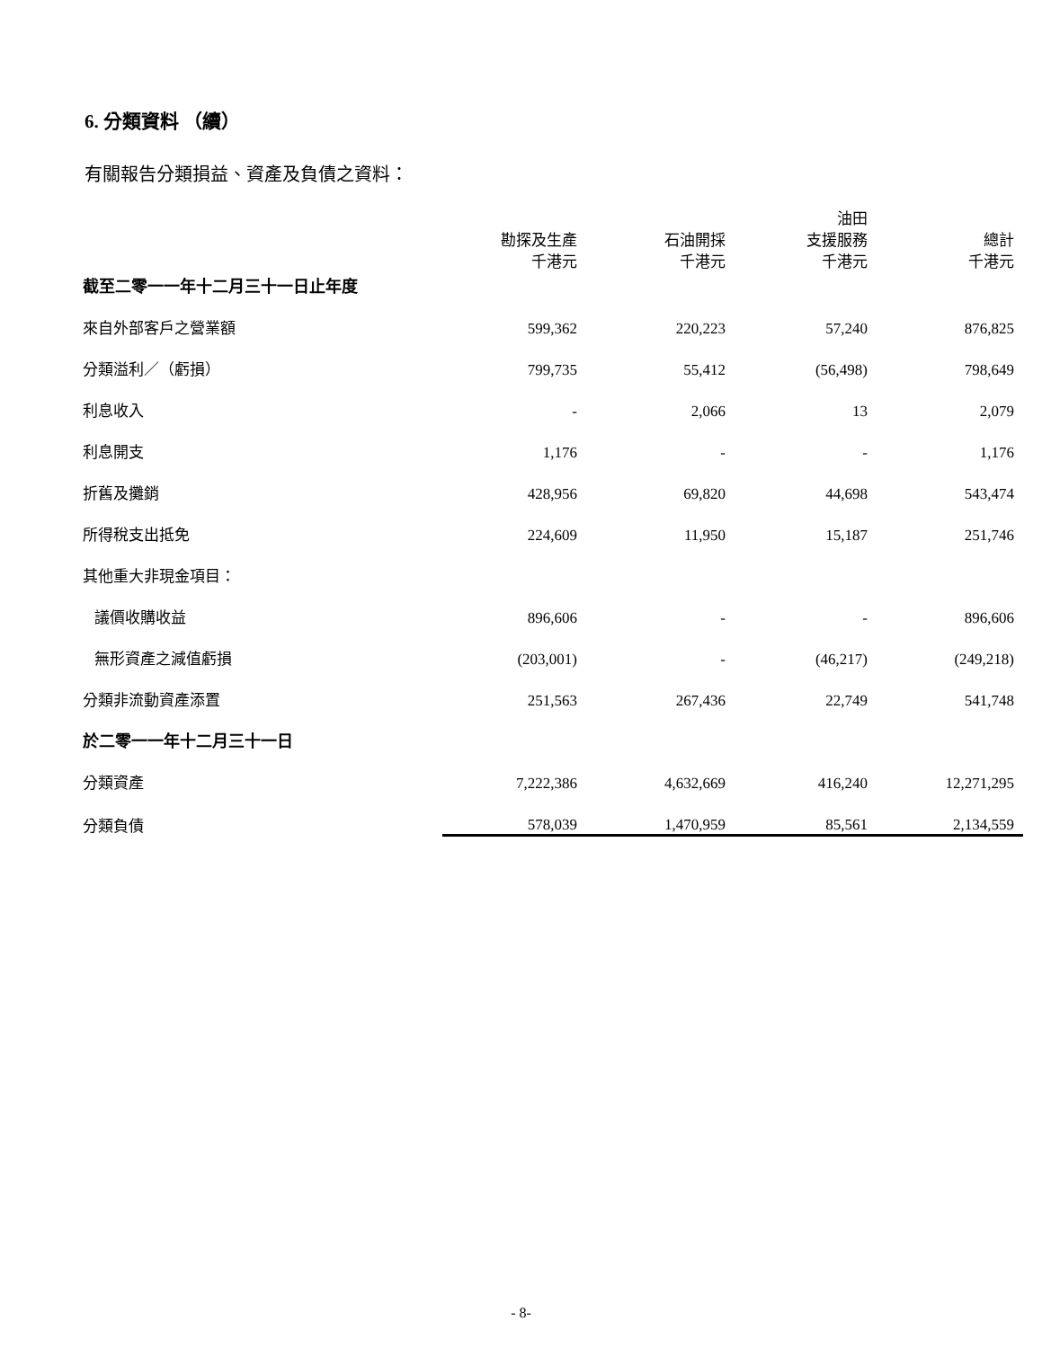6. 分類資料 （續）
有關報告分類損益、資產及負債之資料：
| 截至二零一一年十二月三十一日止年度 | 勘探及生產 千港元 | 石油開採 千港元 | 油田 支援服務 千港元 | 總計 千港元 |
| 來自外部客戶之營業額 | 599,362 | 220,223 | 57,240 | 876,825 |
| 分類溢利／（虧損） | 799,735 | 55,412 | (56,498) | 798,649 |
| 利息收入 | - | 2,066 | 13 | 2,079 |
| 利息開支 | 1,176 | - | - | 1,176 |
| 折舊及攤銷 | 428,956 | 69,820 | 44,698 | 543,474 |
| 所得稅支出抵免 | 224,609 | 11,950 | 15,187 | 251,746 |
| 其他重大非現金項目： | | | | |
| 議價收購收益 | 896,606 | - | - | 896,606 |
| 無形資產之減值虧損 | (203,001) | - | (46,217) | (249,218) |
| 分類非流動資產添置 | 251,563 | 267,436 | 22,749 | 541,748 |
| 於二零一一年十二月三十一日 | | | | |
| 分類資產 | 7,222,386 | 4,632,669 | 416,240 | 12,271,295 |
| 分類負債 | 578,039 | 1,470,959 | 85,561 | 2,134,559 |
- 8-